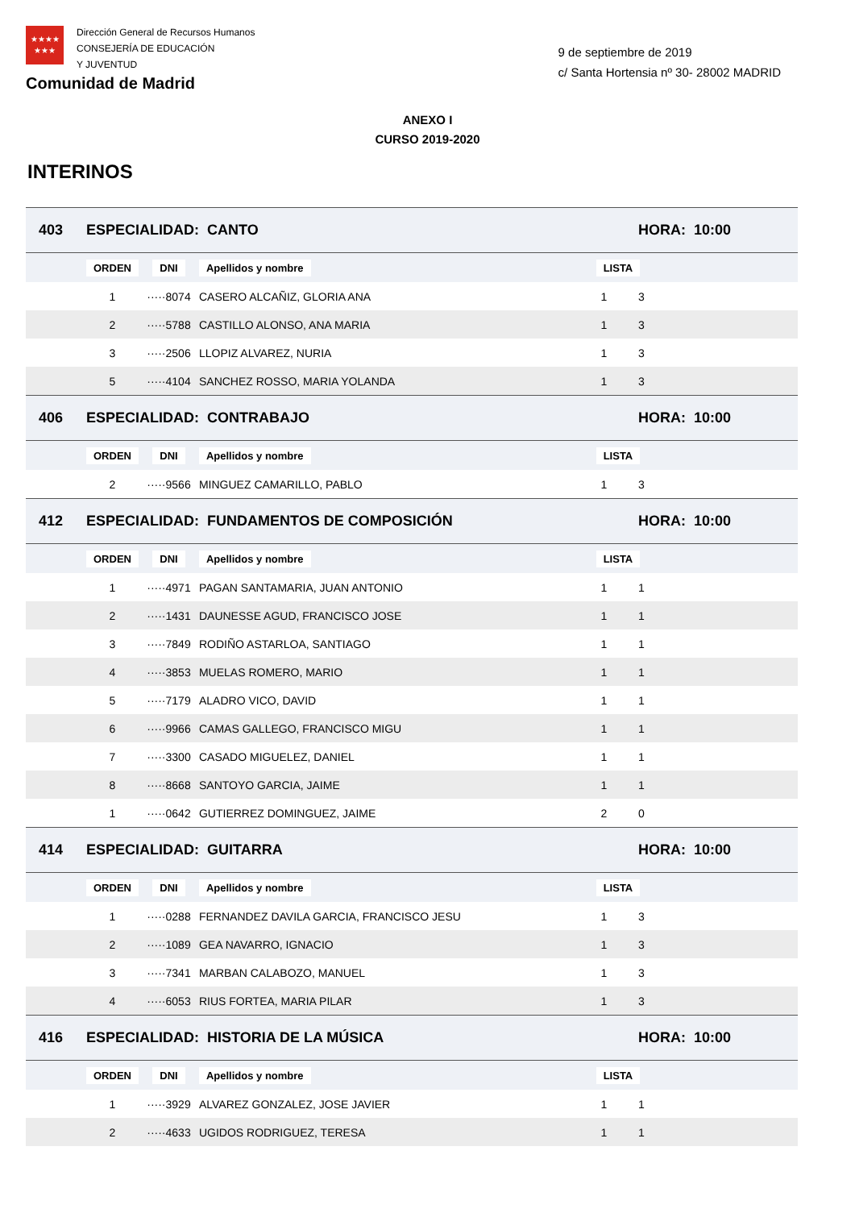★★★★
★★★
Dirección General de Recursos Humanos
CONSEJERÍA DE EDUCACIÓN
Y JUVENTUD
Comunidad de Madrid
9 de septiembre de 2019
c/ Santa Hortensia nº 30- 28002 MADRID
ANEXO I
CURSO 2019-2020
INTERINOS
| 403 | ESPECIALIDAD: CANTO | | | | HORA: 10:00 | |
| | ORDEN | DNI | Apellidos y nombre | LISTA | | |
| | 1 | ·····8074 | CASERO ALCAÑIZ, GLORIA ANA | 1 | 3 | |
| | 2 | ·····5788 | CASTILLO ALONSO, ANA MARIA | 1 | 3 | |
| | 3 | ·····2506 | LLOPIZ ALVAREZ, NURIA | 1 | 3 | |
| | 5 | ·····4104 | SANCHEZ ROSSO, MARIA YOLANDA | 1 | 3 | |
| 406 | ESPECIALIDAD: CONTRABAJO | | | | HORA: 10:00 | |
| | ORDEN | DNI | Apellidos y nombre | LISTA | | |
| | 2 | ·····9566 | MINGUEZ CAMARILLO, PABLO | 1 | 3 | |
| 412 | ESPECIALIDAD: FUNDAMENTOS DE COMPOSICIÓN | | | | HORA: 10:00 | |
| | ORDEN | DNI | Apellidos y nombre | LISTA | | |
| | 1 | ·····4971 | PAGAN SANTAMARIA, JUAN ANTONIO | 1 | 1 | |
| | 2 | ·····1431 | DAUNESSE AGUD, FRANCISCO JOSE | 1 | 1 | |
| | 3 | ·····7849 | RODIÑO ASTARLOA, SANTIAGO | 1 | 1 | |
| | 4 | ·····3853 | MUELAS ROMERO, MARIO | 1 | 1 | |
| | 5 | ·····7179 | ALADRO VICO, DAVID | 1 | 1 | |
| | 6 | ·····9966 | CAMAS GALLEGO, FRANCISCO MIGU | 1 | 1 | |
| | 7 | ·····3300 | CASADO MIGUELEZ, DANIEL | 1 | 1 | |
| | 8 | ·····8668 | SANTOYO GARCIA, JAIME | 1 | 1 | |
| | 1 | ·····0642 | GUTIERREZ DOMINGUEZ, JAIME | 2 | 0 | |
| 414 | ESPECIALIDAD: GUITARRA | | | | HORA: 10:00 | |
| | ORDEN | DNI | Apellidos y nombre | LISTA | | |
| | 1 | ·····0288 | FERNANDEZ DAVILA GARCIA, FRANCISCO JESU | 1 | 3 | |
| | 2 | ·····1089 | GEA NAVARRO, IGNACIO | 1 | 3 | |
| | 3 | ·····7341 | MARBAN CALABOZO, MANUEL | 1 | 3 | |
| | 4 | ·····6053 | RIUS FORTEA, MARIA PILAR | 1 | 3 | |
| 416 | ESPECIALIDAD: HISTORIA DE LA MÚSICA | | | | HORA: 10:00 | |
| | ORDEN | DNI | Apellidos y nombre | LISTA | | |
| | 1 | ·····3929 | ALVAREZ GONZALEZ, JOSE JAVIER | 1 | 1 | |
| | 2 | ·····4633 | UGIDOS RODRIGUEZ, TERESA | 1 | 1 | |